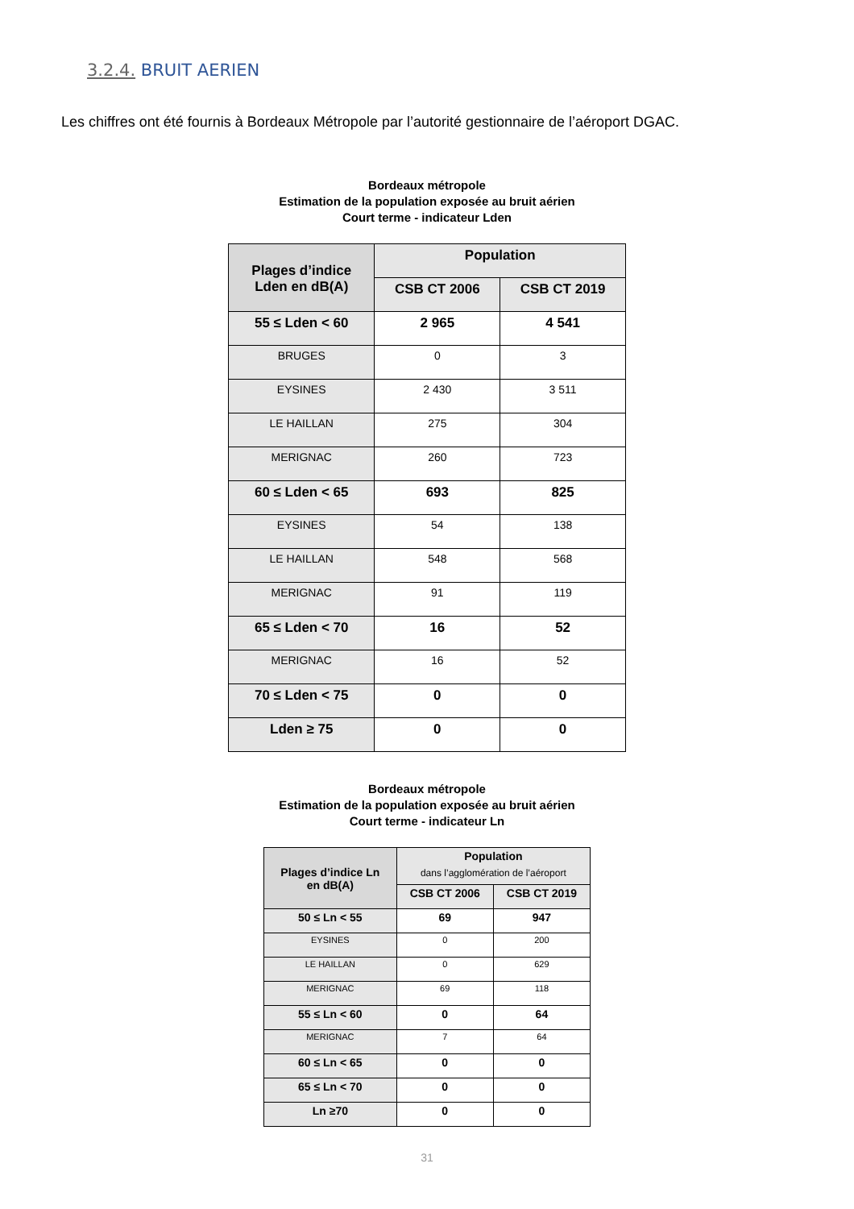3.2.4. BRUIT AERIEN
Les chiffres ont été fournis à Bordeaux Métropole par l’autorité gestionnaire de l’aéroport DGAC.
Bordeaux métropole
Estimation de la population exposée au bruit aérien
Court terme - indicateur Lden
| Plages d’indice Lden en dB(A) | Population | |
| --- | --- | --- |
| | CSB CT 2006 | CSB CT 2019 |
| 55 ≤ Lden < 60 | 2 965 | 4 541 |
| BRUGES | 0 | 3 |
| EYSINES | 2 430 | 3 511 |
| LE HAILLAN | 275 | 304 |
| MERIGNAC | 260 | 723 |
| 60 ≤ Lden < 65 | 693 | 825 |
| EYSINES | 54 | 138 |
| LE HAILLAN | 548 | 568 |
| MERIGNAC | 91 | 119 |
| 65 ≤ Lden < 70 | 16 | 52 |
| MERIGNAC | 16 | 52 |
| 70 ≤ Lden < 75 | 0 | 0 |
| Lden ≥ 75 | 0 | 0 |
Bordeaux métropole
Estimation de la population exposée au bruit aérien
Court terme - indicateur Ln
| Plages d’indice Ln en dB(A) | Population dans l’agglomération de l’aéroport | |
| --- | --- | --- |
| | CSB CT 2006 | CSB CT 2019 |
| 50 ≤ Ln < 55 | 69 | 947 |
| EYSINES | 0 | 200 |
| LE HAILLAN | 0 | 629 |
| MERIGNAC | 69 | 118 |
| 55 ≤ Ln < 60 | 0 | 64 |
| MERIGNAC | 7 | 64 |
| 60 ≤ Ln < 65 | 0 | 0 |
| 65 ≤ Ln < 70 | 0 | 0 |
| Ln ≥70 | 0 | 0 |
31